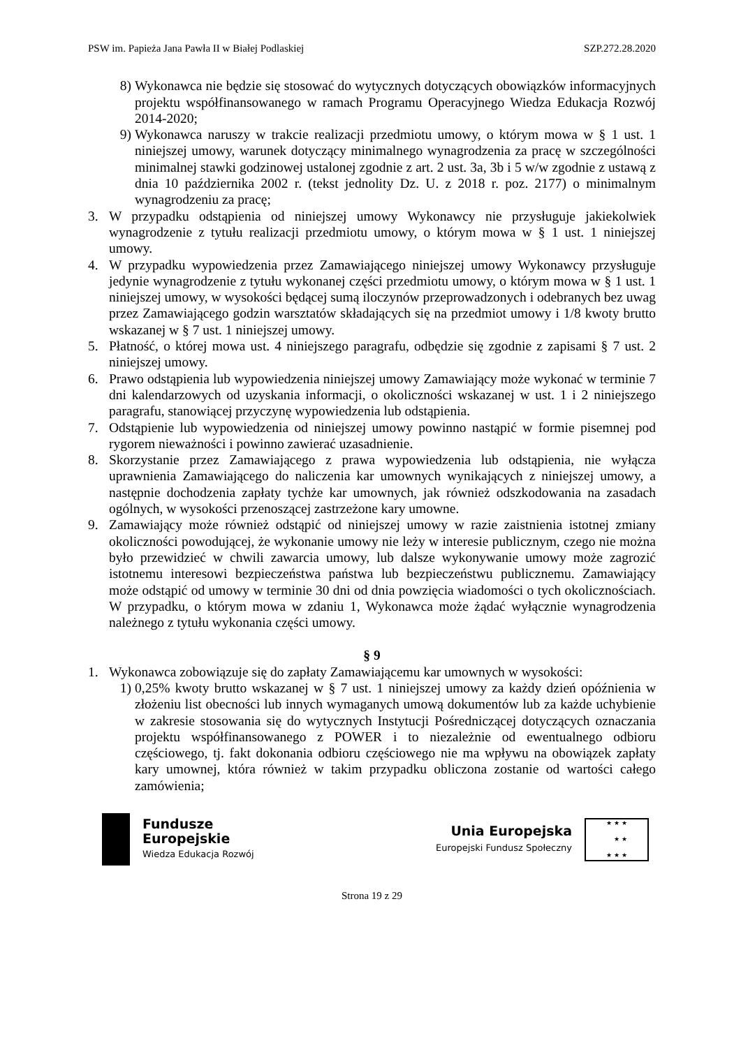PSW im. Papieża Jana Pawła II w Białej Podlaskiej SZP.272.28.2020
8) Wykonawca nie będzie się stosować do wytycznych dotyczących obowiązków informacyjnych projektu współfinansowanego w ramach Programu Operacyjnego Wiedza Edukacja Rozwój 2014-2020;
9) Wykonawca naruszy w trakcie realizacji przedmiotu umowy, o którym mowa w § 1 ust. 1 niniejszej umowy, warunek dotyczący minimalnego wynagrodzenia za pracę w szczególności minimalnej stawki godzinowej ustalonej zgodnie z art. 2 ust. 3a, 3b i 5 w/w zgodnie z ustawą z dnia 10 października 2002 r. (tekst jednolity Dz. U. z 2018 r. poz. 2177) o minimalnym wynagrodzeniu za pracę;
3. W przypadku odstąpienia od niniejszej umowy Wykonawcy nie przysługuje jakiekolwiek wynagrodzenie z tytułu realizacji przedmiotu umowy, o którym mowa w § 1 ust. 1 niniejszej umowy.
4. W przypadku wypowiedzenia przez Zamawiającego niniejszej umowy Wykonawcy przysługuje jedynie wynagrodzenie z tytułu wykonanej części przedmiotu umowy, o którym mowa w § 1 ust. 1 niniejszej umowy, w wysokości będącej sumą iloczynów przeprowadzonych i odebranych bez uwag przez Zamawiającego godzin warsztatów składających się na przedmiot umowy i 1/8 kwoty brutto wskazanej w § 7 ust. 1 niniejszej umowy.
5. Płatność, o której mowa ust. 4 niniejszego paragrafu, odbędzie się zgodnie z zapisami § 7 ust. 2 niniejszej umowy.
6. Prawo odstąpienia lub wypowiedzenia niniejszej umowy Zamawiający może wykonać w terminie 7 dni kalendarzowych od uzyskania informacji, o okoliczności wskazanej w ust. 1 i 2 niniejszego paragrafu, stanowiącej przyczynę wypowiedzenia lub odstąpienia.
7. Odstąpienie lub wypowiedzenia od niniejszej umowy powinno nastąpić w formie pisemnej pod rygorem nieważności i powinno zawierać uzasadnienie.
8. Skorzystanie przez Zamawiającego z prawa wypowiedzenia lub odstąpienia, nie wyłącza uprawnienia Zamawiającego do naliczenia kar umownych wynikających z niniejszej umowy, a następnie dochodzenia zapłaty tychże kar umownych, jak również odszkodowania na zasadach ogólnych, w wysokości przenoszącej zastrzeżone kary umowne.
9. Zamawiający może również odstąpić od niniejszej umowy w razie zaistnienia istotnej zmiany okoliczności powodującej, że wykonanie umowy nie leży w interesie publicznym, czego nie można było przewidzieć w chwili zawarcia umowy, lub dalsze wykonywanie umowy może zagrozić istotnemu interesowi bezpieczeństwa państwa lub bezpieczeństwu publicznemu. Zamawiający może odstąpić od umowy w terminie 30 dni od dnia powzięcia wiadomości o tych okolicznościach. W przypadku, o którym mowa w zdaniu 1, Wykonawca może żądać wyłącznie wynagrodzenia należnego z tytułu wykonania części umowy.
§ 9
1. Wykonawca zobowiązuje się do zapłaty Zamawiającemu kar umownych w wysokości:
1) 0,25% kwoty brutto wskazanej w § 7 ust. 1 niniejszej umowy za każdy dzień opóźnienia w złożeniu list obecności lub innych wymaganych umową dokumentów lub za każde uchybienie w zakresie stosowania się do wytycznych Instytucji Pośredniczącej dotyczących oznaczania projektu współfinansowanego z POWER i to niezależnie od ewentualnego odbioru częściowego, tj. fakt dokonania odbioru częściowego nie ma wpływu na obowiązek zapłaty kary umownej, która również w takim przypadku obliczona zostanie od wartości całego zamówienia;
Fundusze
Europejskie
Wiedza Edukacja Rozwój
Unia Europejska
Europejski Fundusz Społeczny
★ ★ ★
★ ★
★ ★ ★
Strona 19 z 29